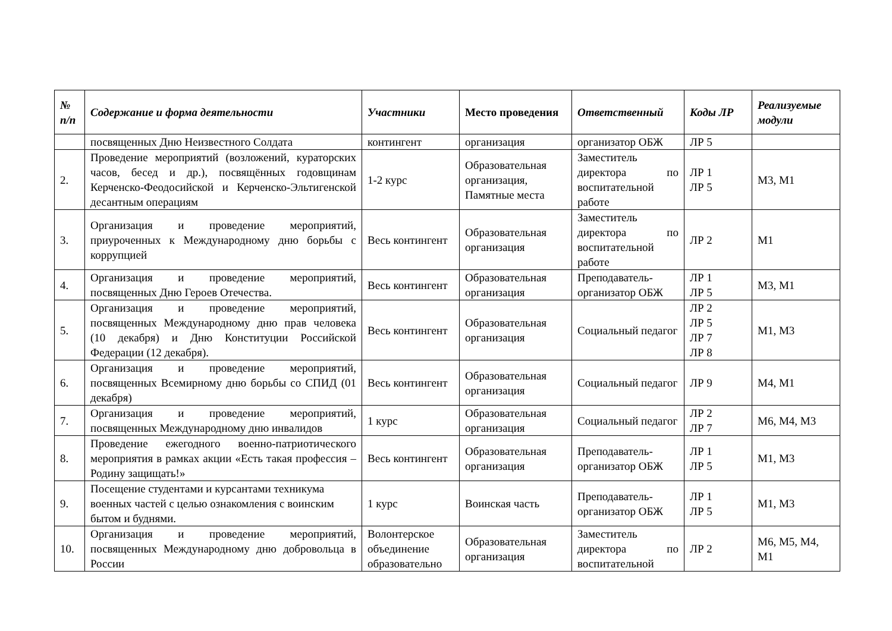| № п/п | Содержание и форма деятельности | Участники | Место проведения | Ответственный | Коды ЛР | Реализуемые модули |
| --- | --- | --- | --- | --- | --- | --- |
| | посвященных Дню Неизвестного Солдата | контингент | организация | организатор ОБЖ | ЛР 5 | |
| 2. | Проведение мероприятий (возложений, кураторских часов, бесед и др.), посвящённых годовщинам Керченско-Феодосийской и Керченско-Эльтигенской десантным операциям | 1-2 курс | Образовательная организация, Памятные места | Заместитель директора по воспитательной работе | ЛР 1 ЛР 5 | М3, М1 |
| 3. | Организация и проведение мероприятий, приуроченных к Международному дню борьбы с коррупцией | Весь контингент | Образовательная организация | Заместитель директора по воспитательной работе | ЛР 2 | М1 |
| 4. | Организация и проведение мероприятий, посвященных Дню Героев Отечества. | Весь контингент | Образовательная организация | Преподаватель-организатор ОБЖ | ЛР 1 ЛР 5 | М3, М1 |
| 5. | Организация и проведение мероприятий, посвященных Международному дню прав человека (10 декабря) и Дню Конституции Российской Федерации (12 декабря). | Весь контингент | Образовательная организация | Социальный педагог | ЛР 2 ЛР 5 ЛР 7 ЛР 8 | М1, М3 |
| 6. | Организация и проведение мероприятий, посвященных Всемирному дню борьбы со СПИД (01 декабря) | Весь контингент | Образовательная организация | Социальный педагог | ЛР 9 | М4, М1 |
| 7. | Организация и проведение мероприятий, посвященных Международному дню инвалидов | 1 курс | Образовательная организация | Социальный педагог | ЛР 2 ЛР 7 | М6, М4, М3 |
| 8. | Проведение ежегодного военно-патриотического мероприятия в рамках акции «Есть такая профессия – Родину защищать!» | Весь контингент | Образовательная организация | Преподаватель-организатор ОБЖ | ЛР 1 ЛР 5 | М1, М3 |
| 9. | Посещение студентами и курсантами техникума военных частей с целью ознакомления с воинским бытом и буднями. | 1 курс | Воинская часть | Преподаватель-организатор ОБЖ | ЛР 1 ЛР 5 | М1, М3 |
| 10. | Организация и проведение мероприятий, посвященных Международному дню добровольца в России | Волонтерское объединение образовательно | Образовательная организация | Заместитель директора по воспитательной | ЛР 2 | М6, М5, М4, М1 |